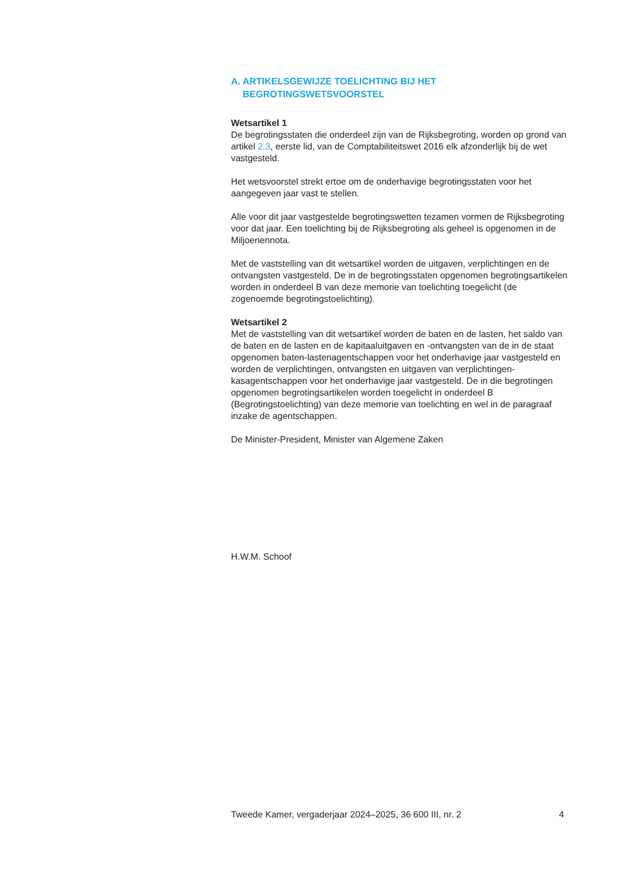A. ARTIKELSGEWIJZE TOELICHTING BIJ HET BEGROTINGSWETSVOORSTEL
Wetsartikel 1
De begrotingsstaten die onderdeel zijn van de Rijksbegroting, worden op grond van artikel 2.3, eerste lid, van de Comptabiliteitswet 2016 elk afzonderlijk bij de wet vastgesteld.
Het wetsvoorstel strekt ertoe om de onderhavige begrotingsstaten voor het aangegeven jaar vast te stellen.
Alle voor dit jaar vastgestelde begrotingswetten tezamen vormen de Rijksbegroting voor dat jaar. Een toelichting bij de Rijksbegroting als geheel is opgenomen in de Miljoenennota.
Met de vaststelling van dit wetsartikel worden de uitgaven, verplichtingen en de ontvangsten vastgesteld. De in de begrotingsstaten opgenomen begrotingsartikelen worden in onderdeel B van deze memorie van toelichting toegelicht (de zogenoemde begrotingstoelichting).
Wetsartikel 2
Met de vaststelling van dit wetsartikel worden de baten en de lasten, het saldo van de baten en de lasten en de kapitaaluitgaven en -ontvangsten van de in de staat opgenomen baten-lastenagentschappen voor het onderhavige jaar vastgesteld en worden de verplichtingen, ontvangsten en uitgaven van verplichtingen-kasagentschappen voor het onderhavige jaar vastgesteld. De in die begrotingen opgenomen begrotingsartikelen worden toegelicht in onderdeel B (Begrotingstoelichting) van deze memorie van toelichting en wel in de paragraaf inzake de agentschappen.
De Minister-President, Minister van Algemene Zaken
H.W.M. Schoof
Tweede Kamer, vergaderjaar 2024–2025, 36 600 III, nr. 2 4